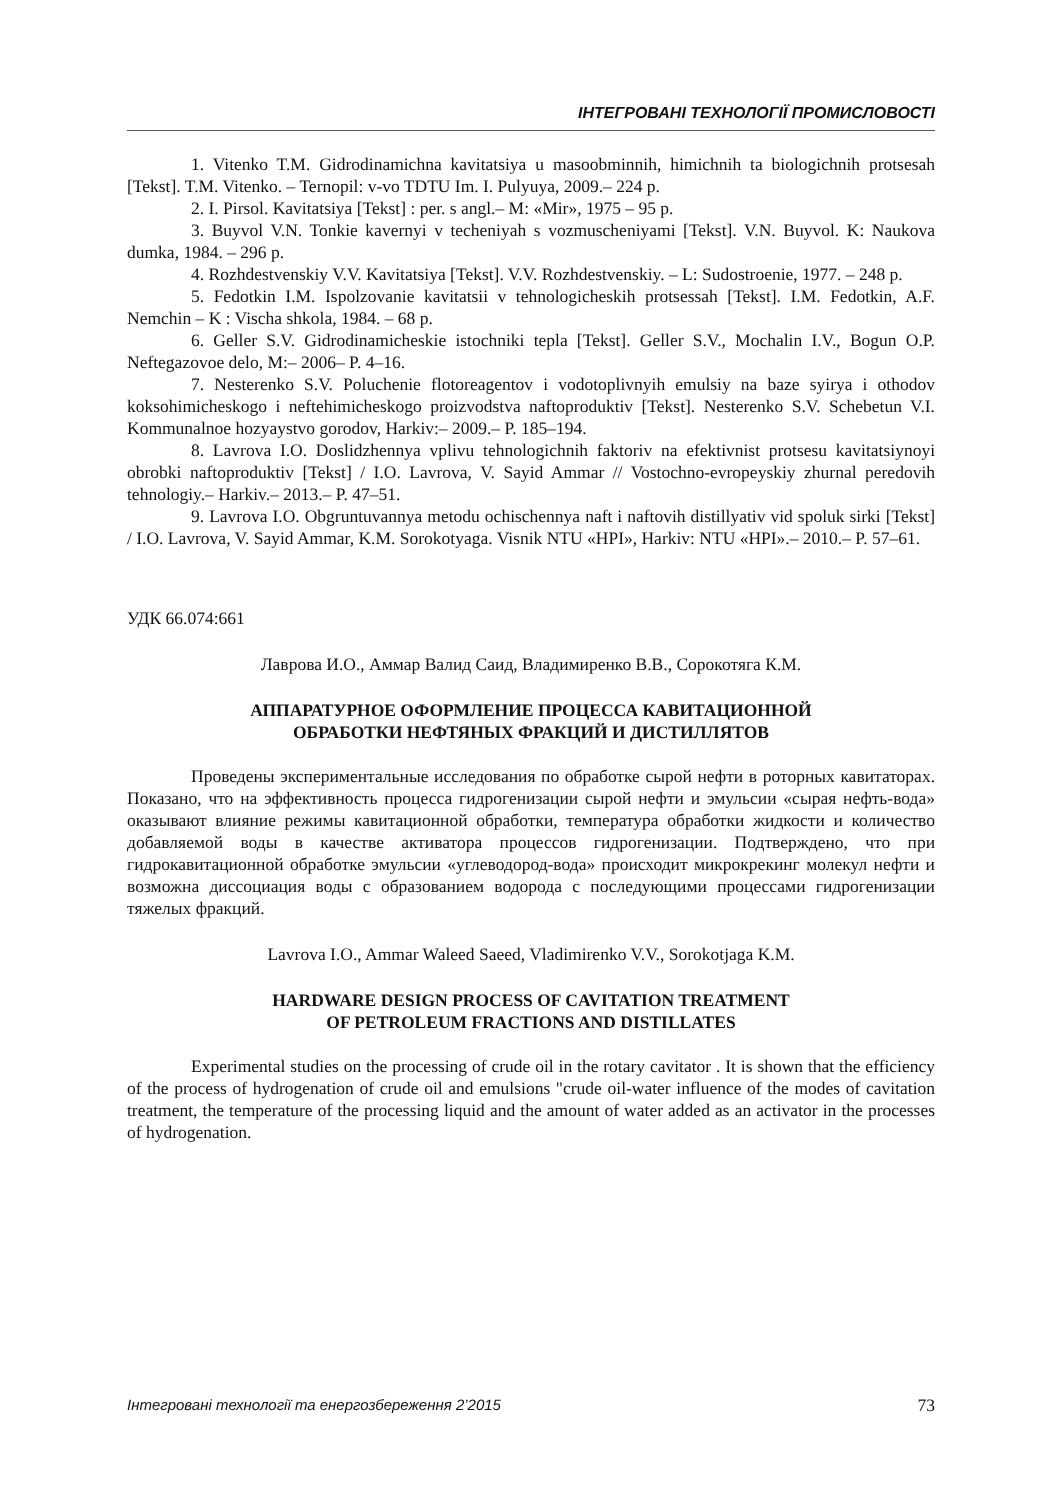ІНТЕГРОВАНІ ТЕХНОЛОГІЇ ПРОМИСЛОВОСТІ
1. Vitenko T.M. Gidrodinamichna kavitatsiya u masoobminnih, himichnih ta biologichnih protsesah [Tekst]. T.M. Vitenko. – Ternopil: v-vo TDTU Im. I. Pulyuya, 2009.– 224 p.
2. I. Pirsol. Kavitatsiya [Tekst] : per. s angl.– M: «Mir», 1975 – 95 p.
3. Buyvol V.N. Tonkie kavernyi v techeniyah s vozmuscheniyami [Tekst]. V.N. Buyvol. K: Naukova dumka, 1984. – 296 p.
4. Rozhdestvenskiy V.V. Kavitatsiya [Tekst]. V.V. Rozhdestvenskiy. – L: Sudostroenie, 1977. – 248 p.
5. Fedotkin I.M. Ispolzovanie kavitatsii v tehnologicheskih protsessah [Tekst]. I.M. Fedotkin, A.F. Nemchin – K : Vischa shkola, 1984. – 68 p.
6. Geller S.V. Gidrodinamicheskie istochniki tepla [Tekst]. Geller S.V., Mochalin I.V., Bogun O.P. Neftegazovoe delo, M:– 2006– P. 4–16.
7. Nesterenko S.V. Poluchenie flotoreagentov i vodotoplivnyih emulsiy na baze syirya i othodov koksohimicheskogo i neftehimicheskogo proizvodstva naftoproduktiv [Tekst]. Nesterenko S.V. Schebetun V.I. Kommunalnoe hozyaystvo gorodov, Harkiv:– 2009.– P. 185–194.
8. Lavrova I.O. Doslidzhennya vplivu tehnologichnih faktoriv na efektivnist protsesu kavitatsiynoyi obrobki naftoproduktiv [Tekst] / I.O. Lavrova, V. Sayid Ammar // Vostochno-evropeyskiy zhurnal peredovih tehnologiy.– Harkiv.– 2013.– P. 47–51.
9. Lavrova I.O. Obgruntuvannya metodu ochischennya naft i naftovih distillyativ vid spoluk sirki [Tekst] / I.O. Lavrova, V. Sayid Ammar, K.M. Sorokotyaga. Visnik NTU «HPI», Harkiv: NTU «HPI».– 2010.– P. 57–61.
УДК 66.074:661
Лаврова И.О., Аммар Валид Саид, Владимиренко В.В., Сорокотяга К.М.
АППАРАТУРНОЕ ОФОРМЛЕНИЕ ПРОЦЕССА КАВИТАЦИОННОЙ
ОБРАБОТКИ НЕФТЯНЫХ ФРАКЦИЙ И ДИСТИЛЛЯТОВ
Проведены экспериментальные исследования по обработке сырой нефти в роторных кавитаторах. Показано, что на эффективность процесса гидрогенизации сырой нефти и эмульсии «сырая нефть-вода» оказывают влияние режимы кавитационной обработки, температура обработки жидкости и количество добавляемой воды в качестве активатора процессов гидрогенизации. Подтверждено, что при гидрокавитационной обработке эмульсии «углеводород-вода» происходит микрокрекинг молекул нефти и возможна диссоциация воды с образованием водорода с последующими процессами гидрогенизации тяжелых фракций.
Lavrova I.O., Ammar Waleed Saeed, Vladimirenko V.V., Sorokotjaga K.M.
HARDWARE DESIGN PROCESS OF CAVITATION TREATMENT
OF PETROLEUM FRACTIONS AND DISTILLATES
Experimental studies on the processing of crude oil in the rotary cavitator . It is shown that the efficiency of the process of hydrogenation of crude oil and emulsions "crude oil-water influence of the modes of cavitation treatment, the temperature of the processing liquid and the amount of water added as an activator in the processes of hydrogenation.
Інтегровані технології та енергозбереження 2’2015 73